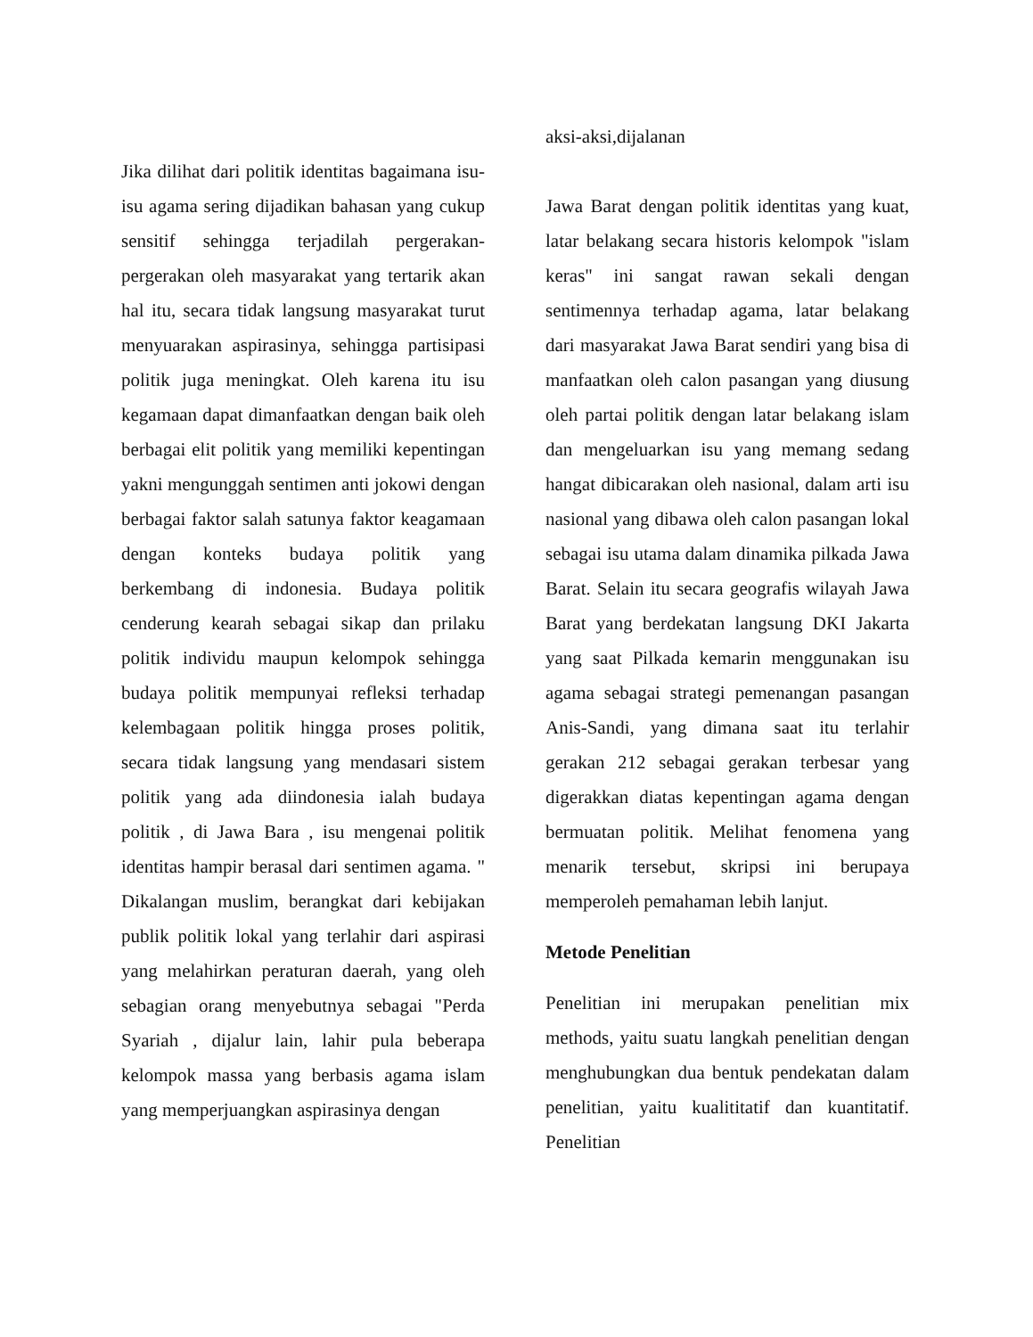Jika dilihat dari politik identitas bagaimana isu-isu agama sering dijadikan bahasan yang cukup sensitif sehingga terjadilah pergerakan-pergerakan oleh masyarakat yang tertarik akan hal itu, secara tidak langsung masyarakat turut menyuarakan aspirasinya, sehingga partisipasi politik juga meningkat. Oleh karena itu isu kegamaan dapat dimanfaatkan dengan baik oleh berbagai elit politik yang memiliki kepentingan yakni mengunggah sentimen anti jokowi dengan berbagai faktor salah satunya faktor keagamaan dengan konteks budaya politik yang berkembang di indonesia. Budaya politik cenderung kearah sebagai sikap dan prilaku politik individu maupun kelompok sehingga budaya politik mempunyai refleksi terhadap kelembagaan politik hingga proses politik, secara tidak langsung yang mendasari sistem politik yang ada diindonesia ialah budaya politik , di Jawa Bara , isu mengenai politik identitas hampir berasal dari sentimen agama. " Dikalangan muslim, berangkat dari kebijakan publik politik lokal yang terlahir dari aspirasi yang melahirkan peraturan daerah, yang oleh sebagian orang menyebutnya sebagai "Perda Syariah , dijalur lain, lahir pula beberapa kelompok massa yang berbasis agama islam yang memperjuangkan aspirasinya dengan
aksi-aksi,dijalanan
Jawa Barat dengan politik identitas yang kuat, latar belakang secara historis kelompok "islam keras" ini sangat rawan sekali dengan sentimennya terhadap agama, latar belakang dari masyarakat Jawa Barat sendiri yang bisa di manfaatkan oleh calon pasangan yang diusung oleh partai politik dengan latar belakang islam dan mengeluarkan isu yang memang sedang hangat dibicarakan oleh nasional, dalam arti isu nasional yang dibawa oleh calon pasangan lokal sebagai isu utama dalam dinamika pilkada Jawa Barat. Selain itu secara geografis wilayah Jawa Barat yang berdekatan langsung DKI Jakarta yang saat Pilkada kemarin menggunakan isu agama sebagai strategi pemenangan pasangan Anis-Sandi, yang dimana saat itu terlahir gerakan 212 sebagai gerakan terbesar yang digerakkan diatas kepentingan agama dengan bermuatan politik. Melihat fenomena yang menarik tersebut, skripsi ini berupaya memperoleh pemahaman lebih lanjut.
Metode Penelitian
Penelitian ini merupakan penelitian mix methods, yaitu suatu langkah penelitian dengan menghubungkan dua bentuk pendekatan dalam penelitian, yaitu kualititatif dan kuantitatif. Penelitian